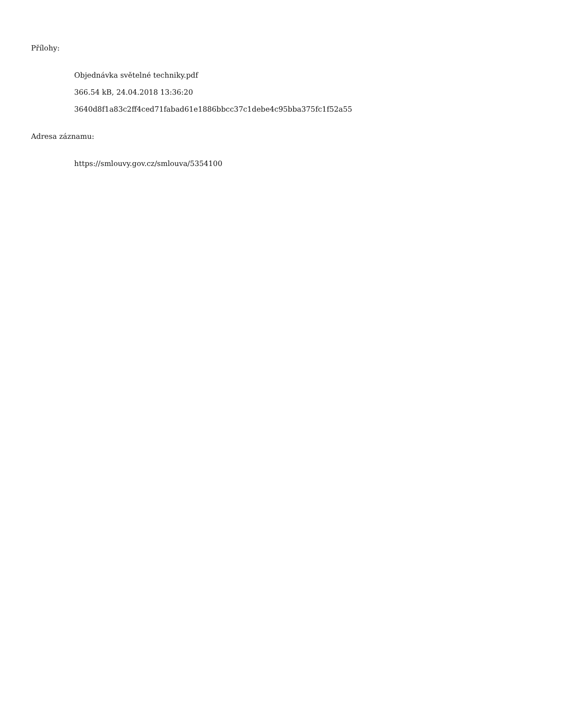Přílohy:
Objednávka světelné techniky.pdf
366.54 kB, 24.04.2018 13:36:20
3640d8f1a83c2ff4ced71fabad61e1886bbcc37c1debe4c95bba375fc1f52a55
Adresa záznamu:
https://smlouvy.gov.cz/smlouva/5354100